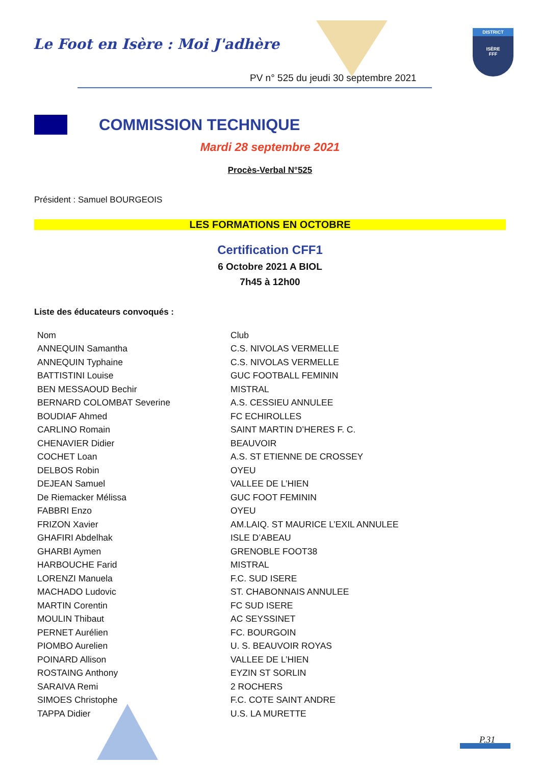Le Foot en Isère : Moi J'adhère
PV n° 525 du jeudi 30 septembre 2021
DISTRICT
ISÈRE
FFF
COMMISSION TECHNIQUE
Mardi 28 septembre 2021
Procès-Verbal N°525
Président : Samuel BOURGEOIS
LES FORMATIONS EN OCTOBRE
Certification CFF1
6 Octobre 2021 A BIOL
7h45 à 12h00
Liste des éducateurs convoqués :
| Nom | Club |
| ANNEQUIN Samantha | C.S. NIVOLAS VERMELLE |
| ANNEQUIN Typhaine | C.S. NIVOLAS VERMELLE |
| BATTISTINI Louise | GUC FOOTBALL FEMININ |
| BEN MESSAOUD Bechir | MISTRAL |
| BERNARD COLOMBAT Severine | A.S. CESSIEU ANNULEE |
| BOUDIAF Ahmed | FC ECHIROLLES |
| CARLINO Romain | SAINT MARTIN D’HERES F. C. |
| CHENAVIER Didier | BEAUVOIR |
| COCHET Loan | A.S. ST ETIENNE DE CROSSEY |
| DELBOS Robin | OYEU |
| DEJEAN Samuel | VALLEE DE L’HIEN |
| De Riemacker Mélissa | GUC FOOT FEMININ |
| FABBRI Enzo | OYEU |
| FRIZON Xavier | AM.LAIQ. ST MAURICE L’EXIL ANNULEE |
| GHAFIRI Abdelhak | ISLE D’ABEAU |
| GHARBI Aymen | GRENOBLE FOOT38 |
| HARBOUCHE Farid | MISTRAL |
| LORENZI Manuela | F.C. SUD ISERE |
| MACHADO Ludovic | ST. CHABONNAIS ANNULEE |
| MARTIN Corentin | FC SUD ISERE |
| MOULIN Thibaut | AC SEYSSINET |
| PERNET Aurélien | FC. BOURGOIN |
| PIOMBO Aurelien | U. S. BEAUVOIR ROYAS |
| POINARD Allison | VALLEE DE L’HIEN |
| ROSTAING Anthony | EYZIN ST SORLIN |
| SARAIVA Remi | 2 ROCHERS |
| SIMOES Christophe | F.C. COTE SAINT ANDRE |
| TAPPA Didier | U.S. LA MURETTE |
P.31